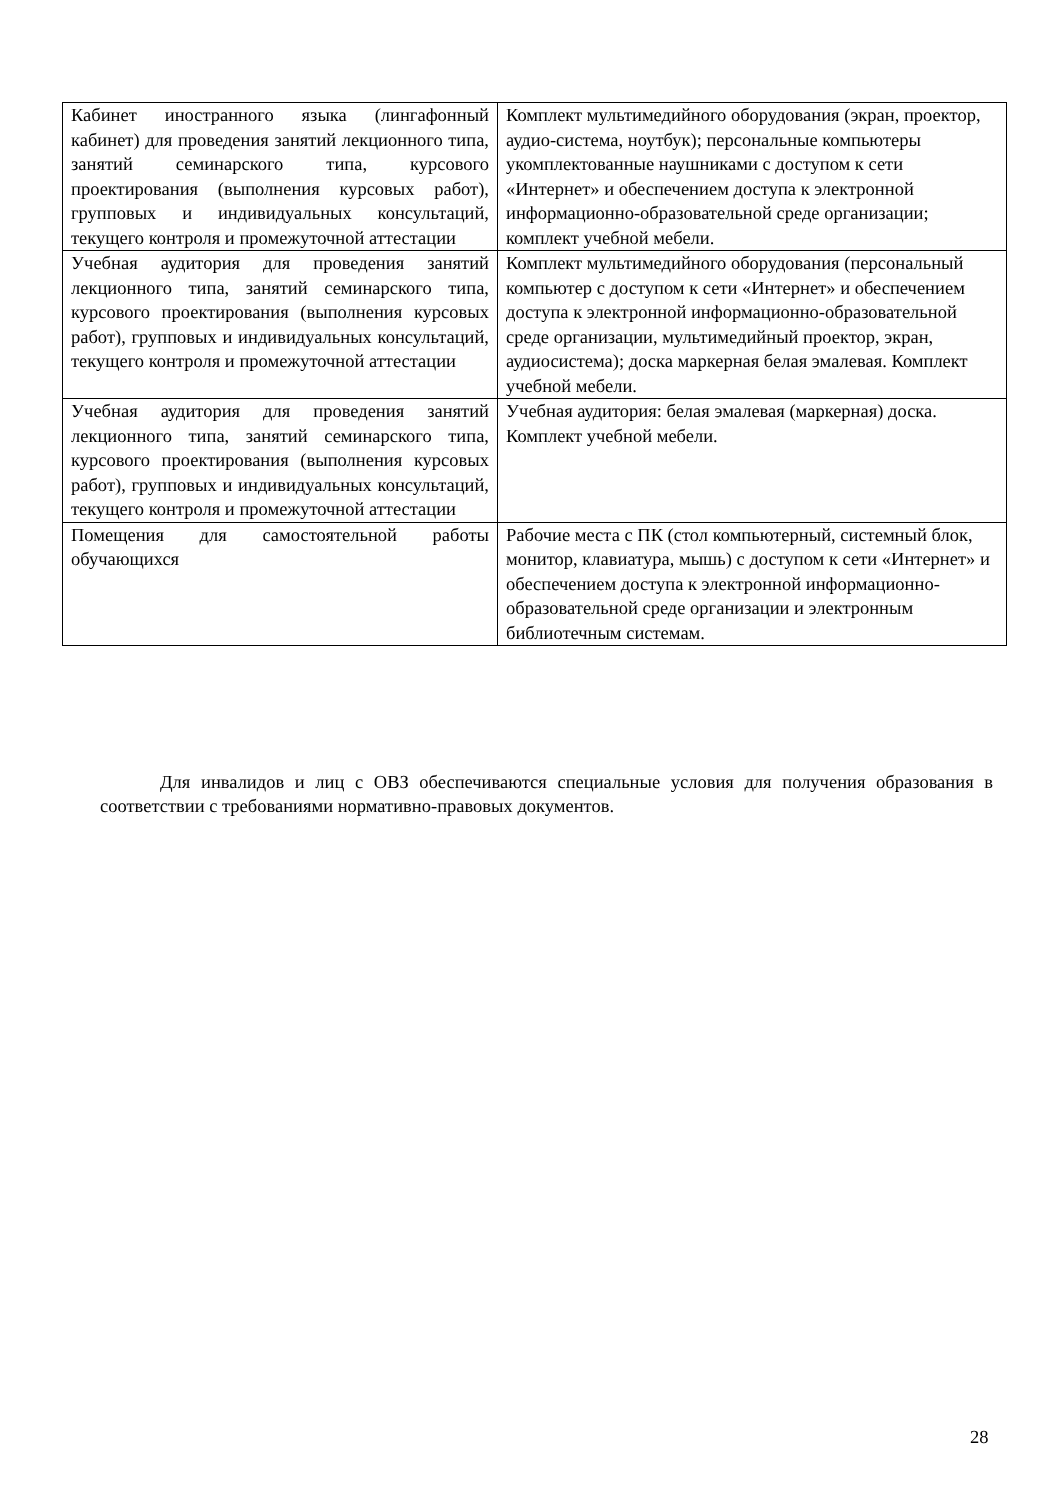| Кабинет иностранного языка (лингафонный кабинет) для проведения занятий лекционного типа, занятий семинарского типа, курсового проектирования (выполнения курсовых работ), групповых и индивидуальных консультаций, текущего контроля и промежуточной аттестации | Комплект мультимедийного оборудования (экран, проектор, аудио-система, ноутбук); персональные компьютеры укомплектованные наушниками с доступом к сети «Интернет» и обеспечением доступа к электронной информационно-образовательной среде организации; комплект учебной мебели. |
| Учебная аудитория для проведения занятий лекционного типа, занятий семинарского типа, курсового проектирования (выполнения курсовых работ), групповых и индивидуальных консультаций, текущего контроля и промежуточной аттестации | Комплект мультимедийного оборудования (персональный компьютер с доступом к сети «Интернет» и обеспечением доступа к электронной информационно-образовательной среде организации, мультимедийный проектор, экран, аудиосистема); доска маркерная белая эмалевая. Комплект учебной мебели. |
| Учебная аудитория для проведения занятий лекционного типа, занятий семинарского типа, курсового проектирования (выполнения курсовых работ), групповых и индивидуальных консультаций, текущего контроля и промежуточной аттестации | Учебная аудитория: белая эмалевая (маркерная) доска. Комплект учебной мебели. |
| Помещения для самостоятельной работы обучающихся | Рабочие места с ПК (стол компьютерный, системный блок, монитор, клавиатура, мышь) с доступом к сети «Интернет» и обеспечением доступа к электронной информационно-образовательной среде организации и электронным библиотечным системам. |
Для инвалидов и лиц с ОВЗ обеспечиваются специальные условия для получения образования в соответствии с требованиями нормативно-правовых документов.
28